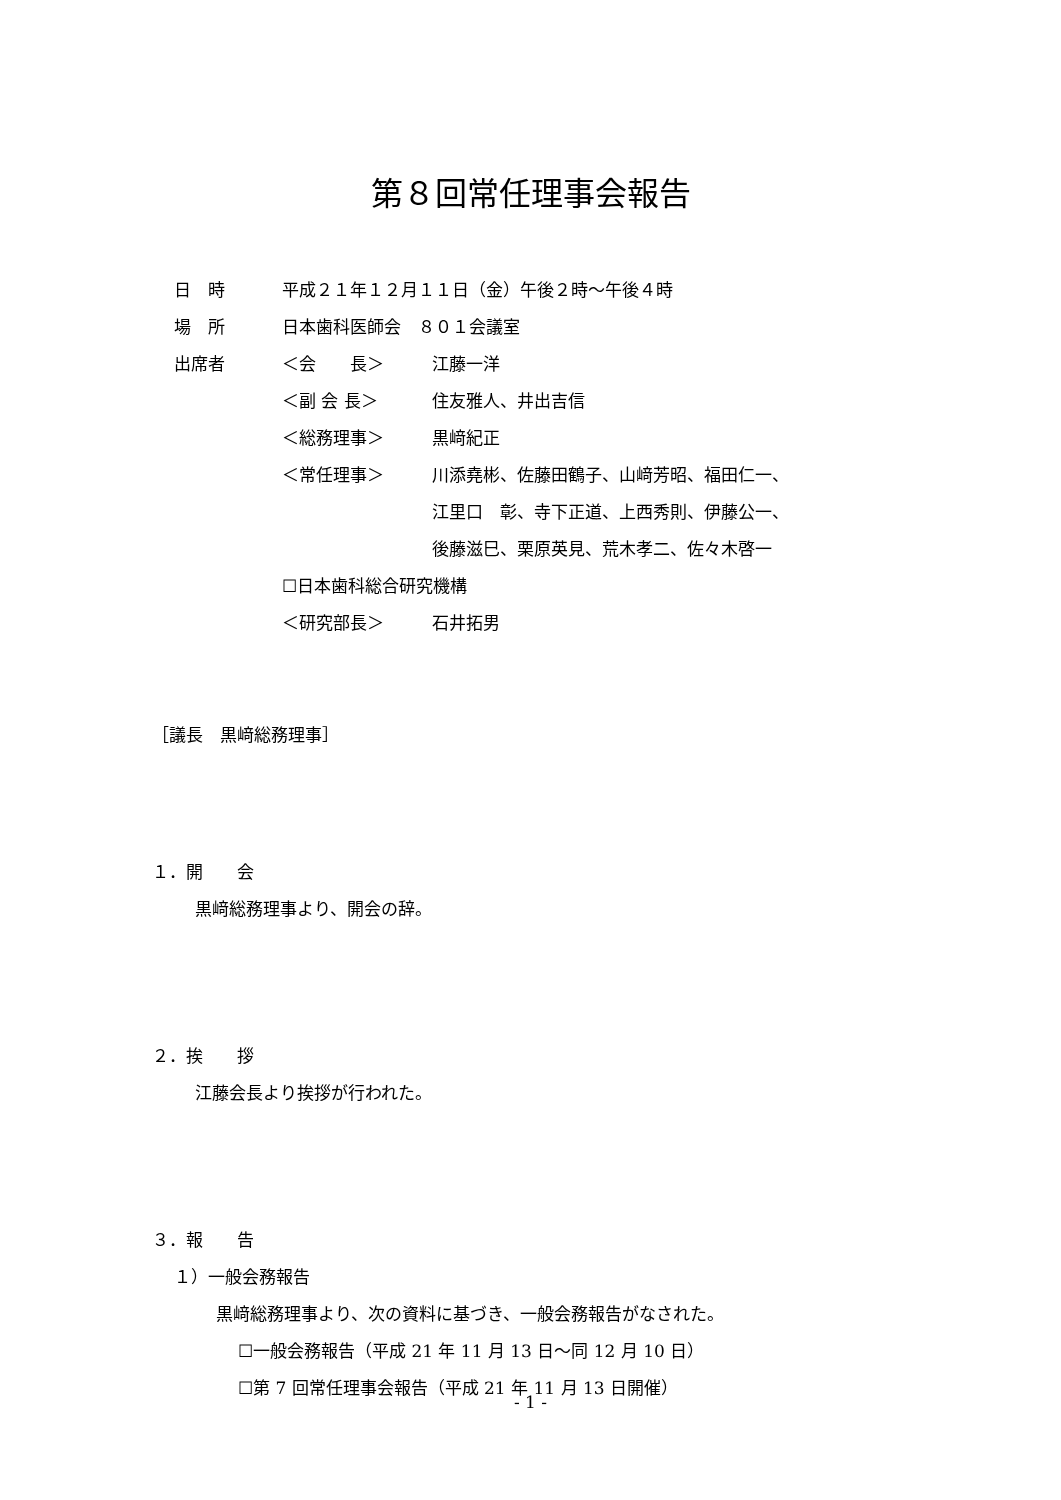第８回常任理事会報告
日　時 平成２１年１２月１１日（金）午後２時～午後４時
場　所 日本歯科医師会　８０１会議室
出席者 ＜会　　長＞ 江藤一洋
＜副 会 長＞ 住友雅人、井出吉信
＜総務理事＞ 黒﨑紀正
＜常任理事＞ 川添堯彬、佐藤田鶴子、山﨑芳昭、福田仁一、
江里口　彰、寺下正道、上西秀則、伊藤公一、
後藤滋巳、栗原英見、荒木孝二、佐々木啓一
☐日本歯科総合研究機構
＜研究部長＞ 石井拓男
［議長　黒﨑総務理事］
１．開　　会
黒﨑総務理事より、開会の辞。
２．挨　　拶
江藤会長より挨拶が行われた。
３．報　　告
１）一般会務報告
黒﨑総務理事より、次の資料に基づき、一般会務報告がなされた。
☐一般会務報告（平成 21 年 11 月 13 日～同 12 月 10 日）
☐第 7 回常任理事会報告（平成 21 年 11 月 13 日開催）
- 1 -